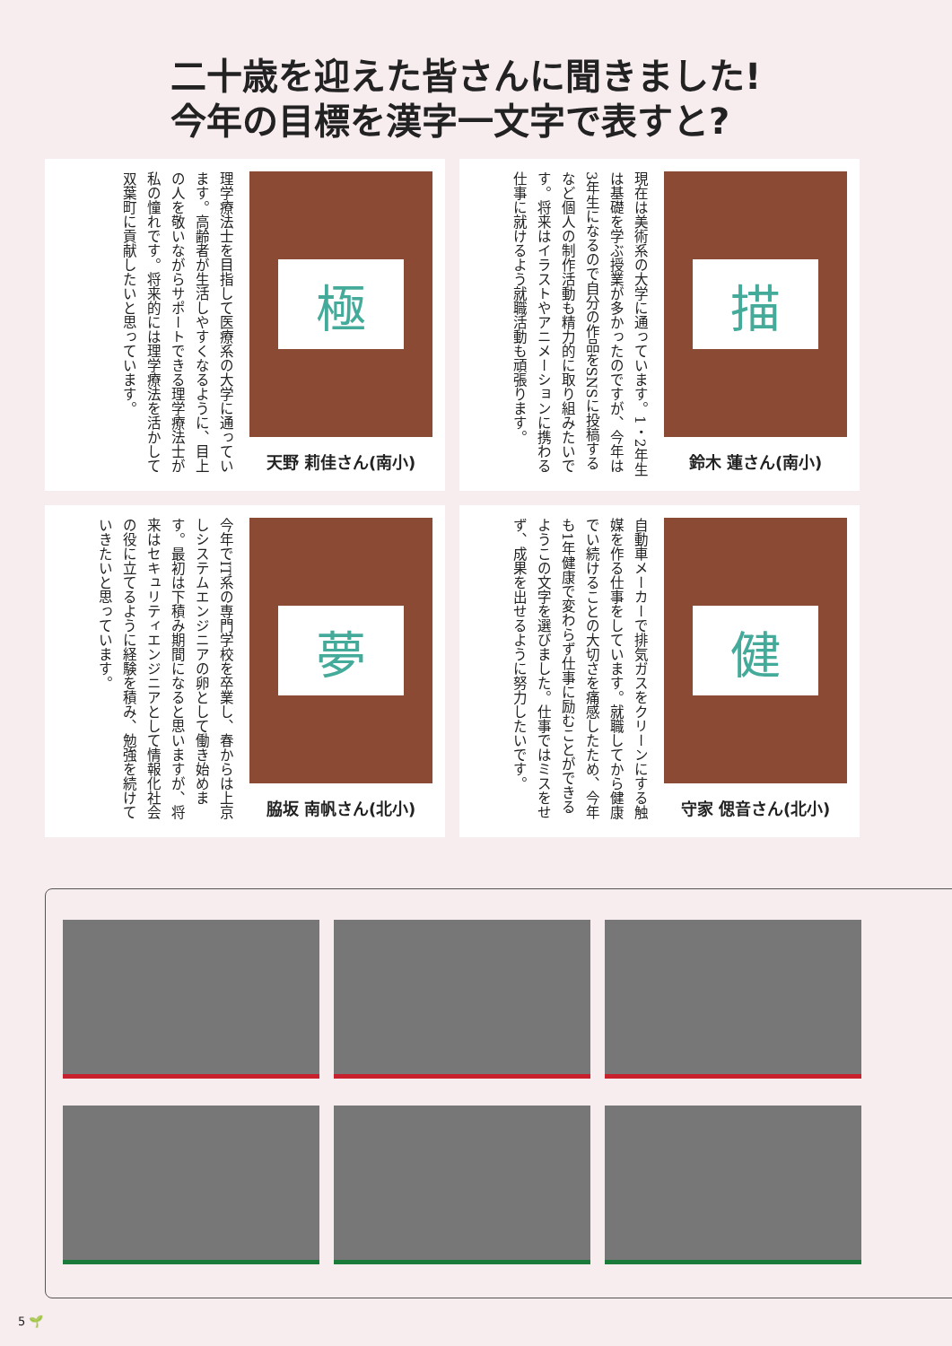二十歳を迎えた皆さんに聞きました!
今年の目標を漢字一文字で表すと?
極
天野 莉佳さん(南小)
理学療法士を目指して医療系の大学に通っています。高齢者が生活しやすくなるように、目上の人を敬いながらサポートできる理学療法士が私の憧れです。将来的には理学療法を活かして双葉町に貢献したいと思っています。
描
鈴木 蓮さん(南小)
現在は美術系の大学に通っています。1・2年生は基礎を学ぶ授業が多かったのですが、今年は3年生になるので自分の作品をSNSに投稿するなど個人の制作活動も精力的に取り組みたいです。将来はイラストやアニメーションに携わる仕事に就けるよう就職活動も頑張ります。
夢
脇坂 南帆さん(北小)
今年でIT系の専門学校を卒業し、春からは上京しシステムエンジニアの卵として働き始めます。最初は下積み期間になると思いますが、将来はセキュリティエンジニアとして情報化社会の役に立てるように経験を積み、勉強を続けていきたいと思っています。
健
守家 偲音さん(北小)
自動車メーカーで排気ガスをクリーンにする触媒を作る仕事をしています。就職してから健康でい続けることの大切さを痛感したため、今年も1年健康で変わらず仕事に励むことができるようこの文字を選びました。仕事ではミスをせず、成果を出せるように努力したいです。
5 🌱